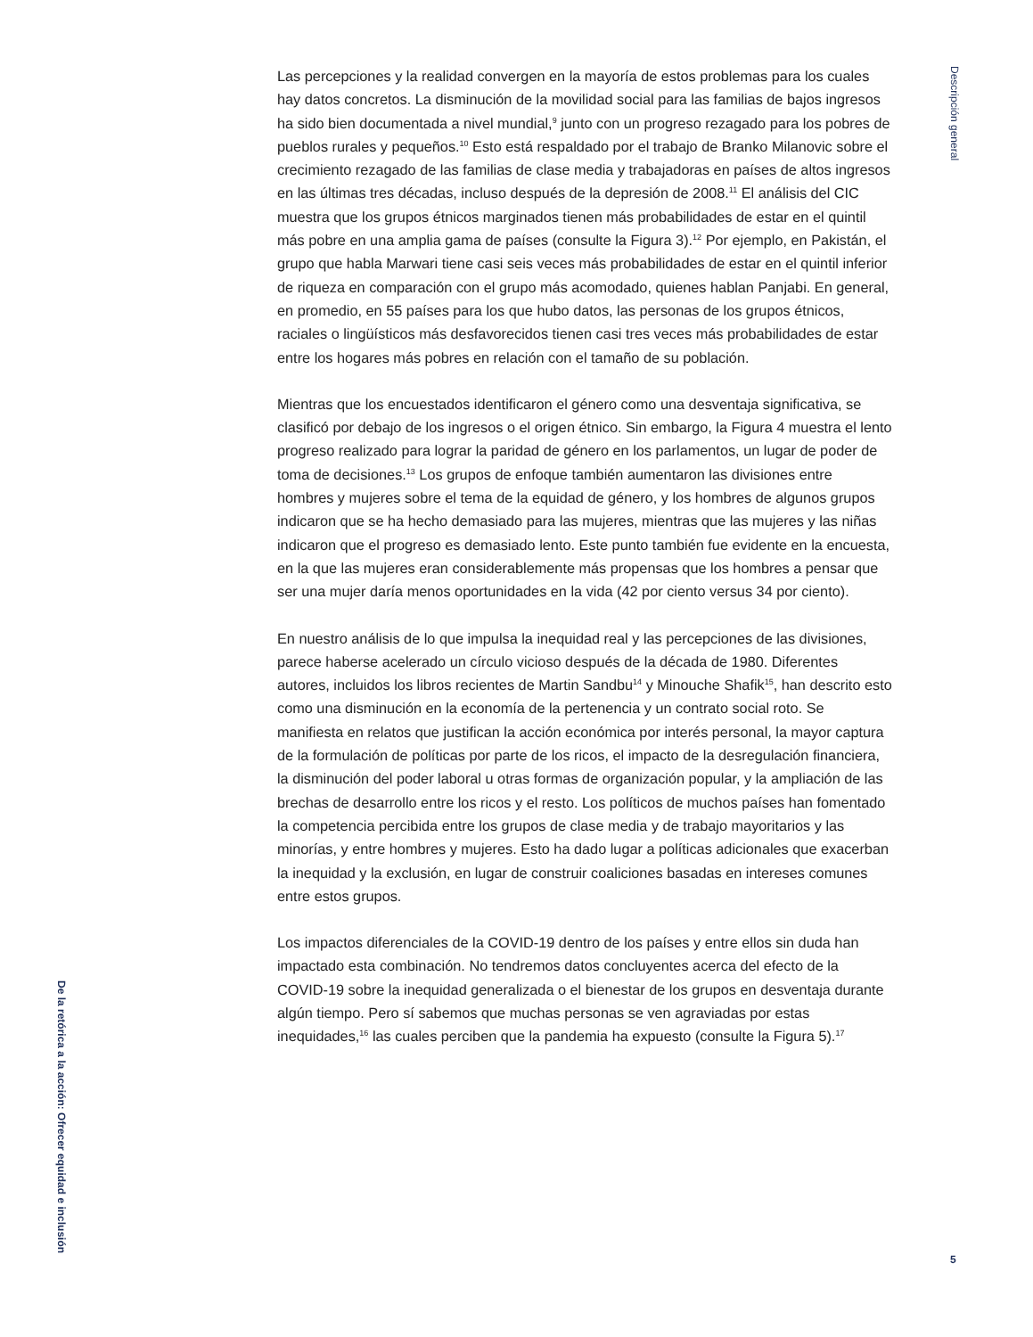Descripción general
Las percepciones y la realidad convergen en la mayoría de estos problemas para los cuales hay datos concretos. La disminución de la movilidad social para las familias de bajos ingresos ha sido bien documentada a nivel mundial,<sup>9</sup> junto con un progreso rezagado para los pobres de pueblos rurales y pequeños.<sup>10</sup> Esto está respaldado por el trabajo de Branko Milanovic sobre el crecimiento rezagado de las familias de clase media y trabajadoras en países de altos ingresos en las últimas tres décadas, incluso después de la depresión de 2008.<sup>11</sup> El análisis del CIC muestra que los grupos étnicos marginados tienen más probabilidades de estar en el quintil más pobre en una amplia gama de países (consulte la Figura 3).<sup>12</sup> Por ejemplo, en Pakistán, el grupo que habla Marwari tiene casi seis veces más probabilidades de estar en el quintil inferior de riqueza en comparación con el grupo más acomodado, quienes hablan Panjabi. En general, en promedio, en 55 países para los que hubo datos, las personas de los grupos étnicos, raciales o lingüísticos más desfavorecidos tienen casi tres veces más probabilidades de estar entre los hogares más pobres en relación con el tamaño de su población.
Mientras que los encuestados identificaron el género como una desventaja significativa, se clasificó por debajo de los ingresos o el origen étnico. Sin embargo, la Figura 4 muestra el lento progreso realizado para lograr la paridad de género en los parlamentos, un lugar de poder de toma de decisiones.<sup>13</sup> Los grupos de enfoque también aumentaron las divisiones entre hombres y mujeres sobre el tema de la equidad de género, y los hombres de algunos grupos indicaron que se ha hecho demasiado para las mujeres, mientras que las mujeres y las niñas indicaron que el progreso es demasiado lento. Este punto también fue evidente en la encuesta, en la que las mujeres eran considerablemente más propensas que los hombres a pensar que ser una mujer daría menos oportunidades en la vida (42 por ciento versus 34 por ciento).
En nuestro análisis de lo que impulsa la inequidad real y las percepciones de las divisiones, parece haberse acelerado un círculo vicioso después de la década de 1980. Diferentes autores, incluidos los libros recientes de Martin Sandbu<sup>14</sup> y Minouche Shafik<sup>15</sup>, han descrito esto como una disminución en la economía de la pertenencia y un contrato social roto. Se manifiesta en relatos que justifican la acción económica por interés personal, la mayor captura de la formulación de políticas por parte de los ricos, el impacto de la desregulación financiera, la disminución del poder laboral u otras formas de organización popular, y la ampliación de las brechas de desarrollo entre los ricos y el resto. Los políticos de muchos países han fomentado la competencia percibida entre los grupos de clase media y de trabajo mayoritarios y las minorías, y entre hombres y mujeres. Esto ha dado lugar a políticas adicionales que exacerban la inequidad y la exclusión, en lugar de construir coaliciones basadas en intereses comunes entre estos grupos.
Los impactos diferenciales de la COVID-19 dentro de los países y entre ellos sin duda han impactado esta combinación. No tendremos datos concluyentes acerca del efecto de la COVID-19 sobre la inequidad generalizada o el bienestar de los grupos en desventaja durante algún tiempo. Pero sí sabemos que muchas personas se ven agraviadas por estas inequidades,<sup>16</sup> las cuales perciben que la pandemia ha expuesto (consulte la Figura 5).<sup>17</sup>
De la retórica a la acción: Ofrecer equidad e inclusión
5